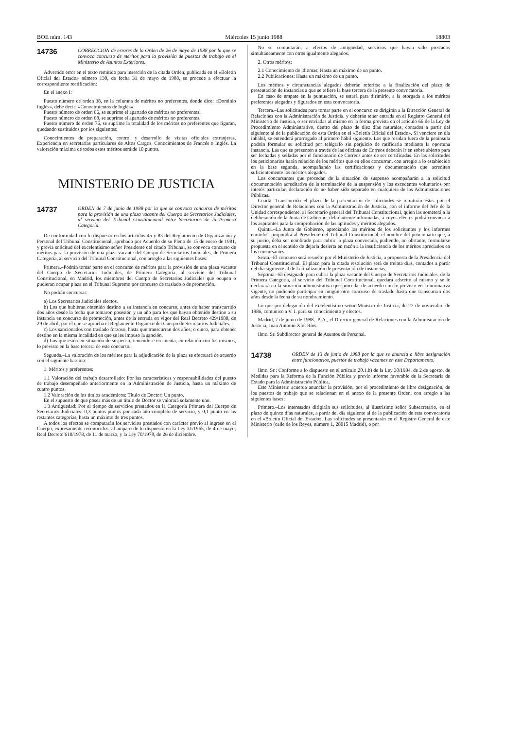BOE núm. 143 Miércoles 15 junio 1988 18803
14736
CORRECCION de errores de la Orden de 26 de mayo de 1988 por la que se convoca concurso de méritos para la provisión de puestos de trabajo en el Ministerio de Asuntos Exteriores.
Advertido error en el texto remitido para inserción de la citada Orden, publicada en el «Boletín Oficial del Estado» número 130, de fecha 31 de mayo de 1988, se procede a efectuar la correspondiente rectificación:
En el anexo I:
Puesto número de orden 38, en la columna de méritos no preferentes, donde dice: «Dominio Inglés», debe decir: «Conocimientos de Inglés».
Puesto número de orden 66, se suprime el apartado de méritos no preferentes.
Puesto número de orden 68, se suprime el apartado de méritos no preferentes.
Puesto número de orden 76, se suprime la totalidad de los méritos no preferentes que figuran, quedando sustituidos por los siguientes:
Conocimientos de preparación, control y desarrollo de visitas oficiales extranjeras. Experiencia en secretarías particulares de Altos Cargos. Conocimientos de Francés o Inglés. La valoración máxima de todos estos méritos será de 10 puntos.
MINISTERIO DE JUSTICIA
14737
ORDEN de 7 de junio de 1988 por la que se convoca concurso de méritos para la provisión de una plaza vacante del Cuerpo de Secretarios Judiciales, al servicio del Tribunal Constitucional entre Secretarios de la Primera Categoría.
De conformidad con lo dispuesto en los artículos 45 y 83 del Reglamento de Organización y Personal del Tribunal Constitucional, aprobado por Acuerdo de su Pleno de 15 de enero de 1981, y previa solicitud del excelentísimo señor Presidente del citado Tribunal, se convoca concurso de méritos para la provisión de una plaza vacante del Cuerpo de Secretarios Judiciales, de Primera Categoría, al servicio del Tribunal Constitucional, con arreglo a las siguientes bases:
Primera.–Podrán tomar parte en el concurso de méritos para la provisión de una plaza vacante del Cuerpo de Secretarios Judiciales, de Primera Categoría, al servicio del Tribunal Constitucional, en Madrid, los miembros del Cuerpo de Secretarios Judiciales que ocupen o pudieran ocupar plaza en el Tribunal Supremo por concurso de traslado o de promoción.
No podrán concursar:
a) Los Secretarios Judiciales electos.
b) Los que hubieran obtenido destino a su instancia en concurso, antes de haber transcurrido dos años desde la fecha que tomaron posesión y un año para los que hayan obtenido destino a su instancia en concurso de promoción, antes de la entrada en vigor del Real Decreto 429/1988, de 29 de abril, por el que se aprueba el Reglamento Orgánico del Cuerpo de Secretarios Judiciales.
c) Los sancionados con traslado forzoso, hasta que transcurran dos años; o cinco, para obtener destino en la misma localidad en que se les impuso la sanción.
d) Los que estén en situación de suspenso, teniéndose en cuenta, en relación con los mismos, lo previsto en la base tercera de este concurso.
Segunda.–La valoración de los méritos para la adjudicación de la plaza se efectuará de acuerdo con el siguiente baremo:
1. Méritos y preferentes:
1.1 Valoración del trabajo desarrollado: Por las características y responsabilidades del puesto de trabajo desempeñado anteriormente en la Administración de Justicia, hasta un máximo de cuatro puntos.
1.2 Valoración de los títulos académicos: Título de Doctor: Un punto.
En el supuesto de que posea más de un título de Doctor se valorará solamente uno.
1.3 Antigüedad: Por el tiempo de servicios prestados en la Categoría Primera del Cuerpo de Secretarios Judiciales: 0,3 puntos puntos por cada año completo de servicio, y 0,1 punto en las restantes categorías, hasta un máximo de tres puntos.
A todos los efectos se computarán los servicios prestados con carácter previo al ingreso en el Cuerpo, expresamente reconocidos, al amparo de lo dispuesto en la Ley 31/1965, de 4 de mayo; Real Decreto 610/1978, de 11 de marzo, y la Ley 70/1978, de 26 de diciembre.
No se computarán, a efectos de antigüedad, servicios que hayan sido prestados simultáneamente con otros igualmente alegados.
2. Otros méritos:
2.1 Conocimiento de idiomas: Hasta un máximo de un punto.
2.2 Publicaciones: Hasta un máximo de un punto.
Los méritos y circunstancias alegados deberán referirse a la finalización del plazo de presentación de instancias a que se refiere la base tercera de la presente convocatoria.
En caso de empate en la puntuación, se estará para dirimirlo, a la otorgada a los méritos preferentes alegados y figurados en esta convocatoria.
Tercera.–Las solicitudes para tomar parte en el concurso se dirigirán a la Dirección General de Relaciones con la Administración de Justicia, y deberán tener entrada en el Registro General del Ministerio de Justicia, o ser enviadas al mismo en la forma prevista en el artículo 66 de la Ley de Procedimiento Administrativo, dentro del plazo de diez días naturales, contados a partir del siguiente al de la publicación de esta Orden en el «Boletín Oficial del Estado». Si venciere en día inhábil, se entenderá prorrogado al primero hábil siguiente. Los que residan fuera de la península podrán formular su solicitud por telégrafo sin perjuicio de ratificarla mediante la oportuna instancia. Las que se presenten a través de las oficinas de Correos deberán ir en sobre abierto para ser fechadas y selladas por el funcionario de Correos antes de ser certificadas. En las solicitudes los peticionarios harán relación de los méritos que en ellos concurran, con arreglo a lo establecido en la base segunda, acompañando las certificaciones y documentación que acrediten suficientemente los méritos alegados.
Los concursantes que procedan de la situación de suspenso acompañarán a la solicitud documentación acreditativa de la terminación de la suspensión y los excedentes voluntarios por interés particular, declaración de no haber sido separado en cualquiera de las Administraciones Públicas.
Cuarta.–Transcurrido el plazo de la presentación de solicitudes se remitirán éstas por el Director general de Relaciones con la Administración de Justicia, con el informe del Jefe de la Unidad correspondiente, al Secretario general del Tribunal Constitucional, quien las someterá a la deliberación de la Junta de Gobierno, debidamente informadas, a cuyos efectos podrá convocar a los aspirantes para la comprobación de las aptitudes y méritos alegados.
Quinta.–La Junta de Gobierno, apreciando los méritos de los solicitantes y los informes emitidos, propondrá al Presidente del Tribunal Constitucional, el nombre del peticionario que, a su juicio, deba ser nombrado para cubrir la plaza convocada, pudiendo, no obstante, formularse propuesta en el sentido de dejarla desierta en razón a la insuficiencia de los méritos apreciados en los concursantes.
Sexta.–El concurso será resuelto por el Ministerio de Justicia, a propuesta de la Presidencia del Tribunal Constitucional. El plazo para la citada resolución será de treinta días, contados a partir del día siguiente al de la finalización de presentación de instancias.
Séptima.–El designado para cubrir la plaza vacante del Cuerpo de Secretarios Judiciales, de la Primera Categoría, al servicio del Tribunal Constitucional, quedará adscrito al mismo y se le declarará en la situación administrativa que proceda, de acuerdo con lo previsto en la normativa vigente, no pudiendo participar en ningún otro concurso de traslado hasta que transcurran dos años desde la fecha de su nombramiento.
Lo que por delegación del excelentísimo señor Ministro de Justicia, de 27 de noviembre de 1986, comunico a V. I. para su conocimiento y efectos.
Madrid, 7 de junio de 1988.–P. A., el Director general de Relaciones con la Administración de Justicia, Juan Antonio Xiol Ríos.
Ilmo. Sr. Subdirector general de Asuntos de Personal.
14738
ORDEN de 13 de junio de 1988 por la que se anuncia a libre designación entre funcionarios, puestos de trabajo vacantes en este Departamento.
Ilmo. Sr.: Conforme a lo dispuesto en el artículo 20.1.b) de la Ley 30/1984, de 2 de agosto, de Medidas para la Reforma de la Función Pública y previo informe favorable de la Secretaría de Estado para la Administración Pública,
Este Ministerio acuerda anunciar la provisión, por el procedimiento de libre designación, de los puestos de trabajo que se relacionan en el anexo de la presente Orden, con arreglo a las siguientes bases:
Primero.–Los interesados dirigirán sus solicitudes, al ilustrísimo señor Subsecretario, en el plazo de quince días naturales, a partir del día siguiente al de la publicación de esta convocatoria en el «Boletín Oficial del Estado». Las solicitudes se presentarán en el Registro General de este Ministerio (calle de los Reyes, número 1, 28015 Madrid), o por